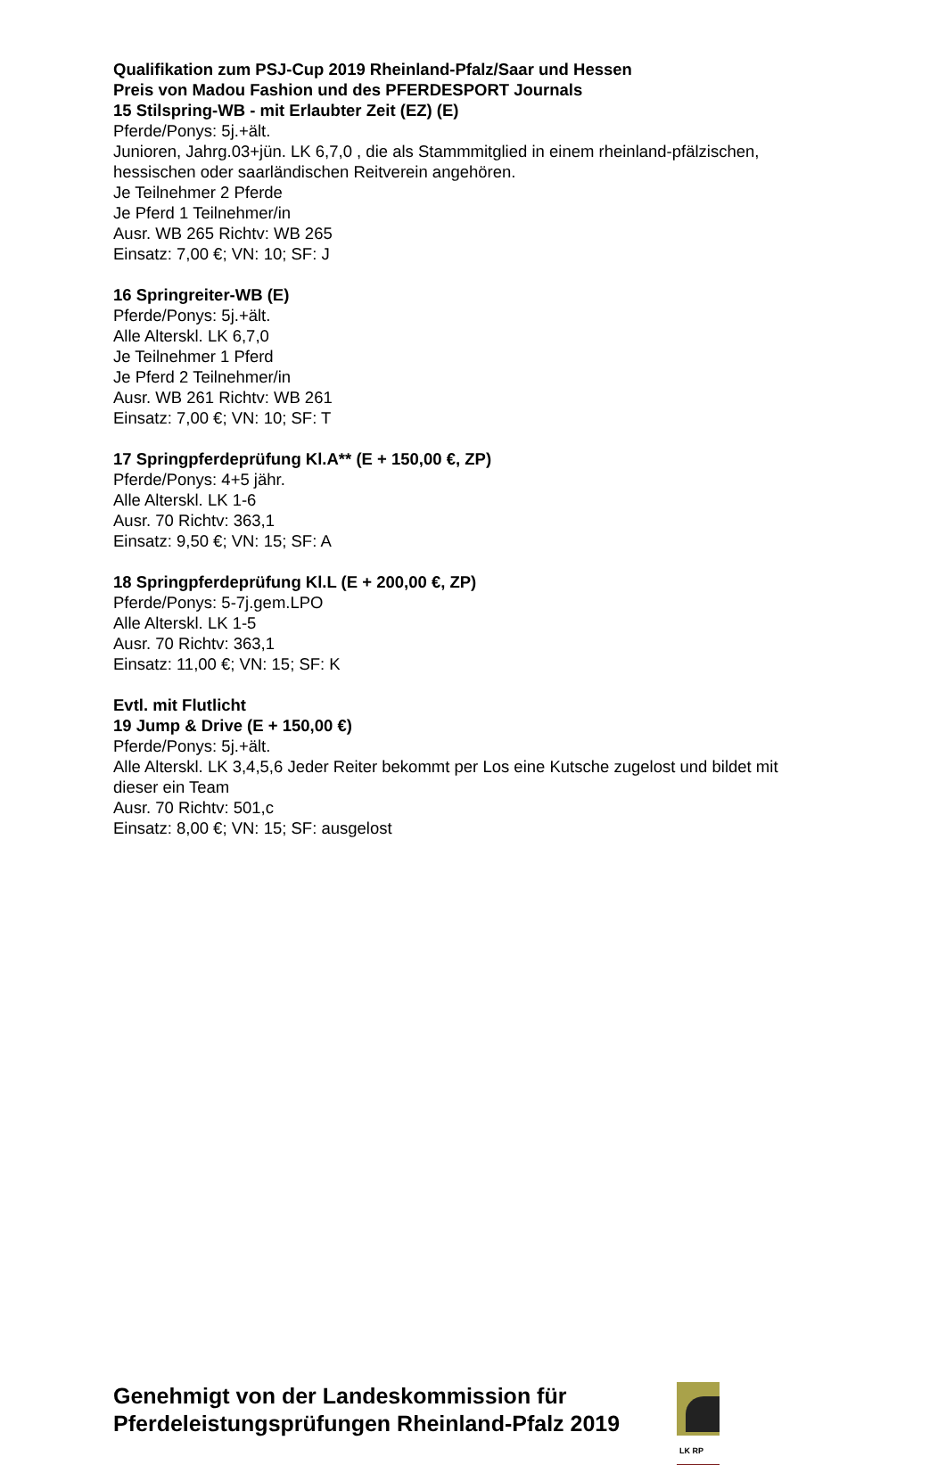Qualifikation zum PSJ-Cup 2019 Rheinland-Pfalz/Saar und Hessen
Preis von Madou Fashion und des PFERDESPORT Journals
15 Stilspring-WB - mit Erlaubter Zeit (EZ) (E)
Pferde/Ponys: 5j.+ält.
Junioren, Jahrg.03+jün. LK 6,7,0 , die als Stammmitglied in einem rheinland-pfälzischen, hessischen oder saarländischen Reitverein angehören.
Je Teilnehmer 2 Pferde
Je Pferd 1 Teilnehmer/in
Ausr. WB 265 Richtv: WB 265
Einsatz: 7,00 €; VN: 10; SF: J
16 Springreiter-WB (E)
Pferde/Ponys: 5j.+ält.
Alle Alterskl. LK 6,7,0
Je Teilnehmer 1 Pferd
Je Pferd 2 Teilnehmer/in
Ausr. WB 261 Richtv: WB 261
Einsatz: 7,00 €; VN: 10; SF: T
17 Springpferdeprüfung Kl.A** (E + 150,00 €, ZP)
Pferde/Ponys: 4+5 jähr.
Alle Alterskl. LK 1-6
Ausr. 70 Richtv: 363,1
Einsatz: 9,50 €; VN: 15; SF: A
18 Springpferdeprüfung Kl.L (E + 200,00 €, ZP)
Pferde/Ponys: 5-7j.gem.LPO
Alle Alterskl. LK 1-5
Ausr. 70 Richtv: 363,1
Einsatz: 11,00 €; VN: 15; SF: K
Evtl. mit Flutlicht
19 Jump & Drive (E + 150,00 €)
Pferde/Ponys: 5j.+ält.
Alle Alterskl. LK 3,4,5,6 Jeder Reiter bekommt per Los eine Kutsche zugelost und bildet mit dieser ein Team
Ausr. 70 Richtv: 501,c
Einsatz: 8,00 €; VN: 15; SF: ausgelost
Genehmigt von der Landeskommission für Pferdeleistungsprüfungen Rheinland-Pfalz 2019
LK RP